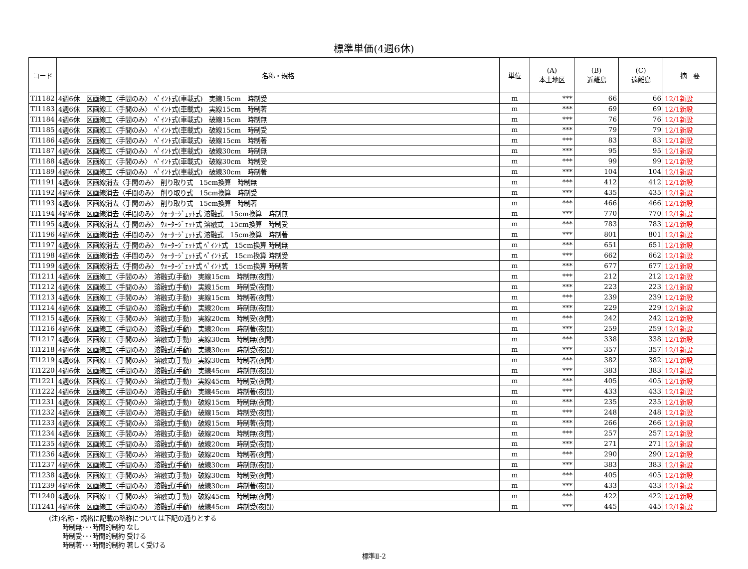標準単価(4週6休)
| コード | 名称・規格 | 単位 | (A) 本土地区 | (B) 近離島 | (C) 遠離島 | 摘 要 |
| --- | --- | --- | --- | --- | --- | --- |
| TI1182 | 4週6休 区画線工〈手間のみ〉 ﾍﾟｲﾝﾄ式(車載式) 実線15cm 時制受 | m | *** | 66 | 66 | 12/1新設 |
| TI1183 | 4週6休 区画線工〈手間のみ〉 ﾍﾟｲﾝﾄ式(車載式) 実線15cm 時制著 | m | *** | 69 | 69 | 12/1新設 |
| TI1184 | 4週6休 区画線工〈手間のみ〉 ﾍﾟｲﾝﾄ式(車載式) 破線15cm 時制無 | m | *** | 76 | 76 | 12/1新設 |
| TI1185 | 4週6休 区画線工〈手間のみ〉 ﾍﾟｲﾝﾄ式(車載式) 破線15cm 時制受 | m | *** | 79 | 79 | 12/1新設 |
| TI1186 | 4週6休 区画線工〈手間のみ〉 ﾍﾟｲﾝﾄ式(車載式) 破線15cm 時制著 | m | *** | 83 | 83 | 12/1新設 |
| TI1187 | 4週6休 区画線工〈手間のみ〉 ﾍﾟｲﾝﾄ式(車載式) 破線30cm 時制無 | m | *** | 95 | 95 | 12/1新設 |
| TI1188 | 4週6休 区画線工〈手間のみ〉 ﾍﾟｲﾝﾄ式(車載式) 破線30cm 時制受 | m | *** | 99 | 99 | 12/1新設 |
| TI1189 | 4週6休 区画線工〈手間のみ〉 ﾍﾟｲﾝﾄ式(車載式) 破線30cm 時制著 | m | *** | 104 | 104 | 12/1新設 |
| TI1191 | 4週6休 区画線消去〈手間のみ〉 削り取り式 15cm換算 時制無 | m | *** | 412 | 412 | 12/1新設 |
| TI1192 | 4週6休 区画線消去〈手間のみ〉 削り取り式 15cm換算 時制受 | m | *** | 435 | 435 | 12/1新設 |
| TI1193 | 4週6休 区画線消去〈手間のみ〉 削り取り式 15cm換算 時制著 | m | *** | 466 | 466 | 12/1新設 |
| TI1194 | 4週6休 区画線消去〈手間のみ〉 ｳｫｰﾀｰｼﾞｪｯﾄ式 溶融式 15cm換算 時制無 | m | *** | 770 | 770 | 12/1新設 |
| TI1195 | 4週6休 区画線消去〈手間のみ〉 ｳｫｰﾀｰｼﾞｪｯﾄ式 溶融式 15cm換算 時制受 | m | *** | 783 | 783 | 12/1新設 |
| TI1196 | 4週6休 区画線消去〈手間のみ〉 ｳｫｰﾀｰｼﾞｪｯﾄ式 溶融式 15cm換算 時制著 | m | *** | 801 | 801 | 12/1新設 |
| TI1197 | 4週6休 区画線消去〈手間のみ〉 ｳｫｰﾀｰｼﾞｪｯﾄ式 ﾍﾟｲﾝﾄ式 15cm換算 時制無 | m | *** | 651 | 651 | 12/1新設 |
| TI1198 | 4週6休 区画線消去〈手間のみ〉 ｳｫｰﾀｰｼﾞｪｯﾄ式 ﾍﾟｲﾝﾄ式 15cm換算 時制受 | m | *** | 662 | 662 | 12/1新設 |
| TI1199 | 4週6休 区画線消去〈手間のみ〉 ｳｫｰﾀｰｼﾞｪｯﾄ式 ﾍﾟｲﾝﾄ式 15cm換算 時制著 | m | *** | 677 | 677 | 12/1新設 |
| TI1211 | 4週6休 区画線工〈手間のみ〉 溶融式(手動) 実線15cm 時制無(夜間) | m | *** | 212 | 212 | 12/1新設 |
| TI1212 | 4週6休 区画線工〈手間のみ〉 溶融式(手動) 実線15cm 時制受(夜間) | m | *** | 223 | 223 | 12/1新設 |
| TI1213 | 4週6休 区画線工〈手間のみ〉 溶融式(手動) 実線15cm 時制著(夜間) | m | *** | 239 | 239 | 12/1新設 |
| TI1214 | 4週6休 区画線工〈手間のみ〉 溶融式(手動) 実線20cm 時制無(夜間) | m | *** | 229 | 229 | 12/1新設 |
| TI1215 | 4週6休 区画線工〈手間のみ〉 溶融式(手動) 実線20cm 時制受(夜間) | m | *** | 242 | 242 | 12/1新設 |
| TI1216 | 4週6休 区画線工〈手間のみ〉 溶融式(手動) 実線20cm 時制著(夜間) | m | *** | 259 | 259 | 12/1新設 |
| TI1217 | 4週6休 区画線工〈手間のみ〉 溶融式(手動) 実線30cm 時制無(夜間) | m | *** | 338 | 338 | 12/1新設 |
| TI1218 | 4週6休 区画線工〈手間のみ〉 溶融式(手動) 実線30cm 時制受(夜間) | m | *** | 357 | 357 | 12/1新設 |
| TI1219 | 4週6休 区画線工〈手間のみ〉 溶融式(手動) 実線30cm 時制著(夜間) | m | *** | 382 | 382 | 12/1新設 |
| TI1220 | 4週6休 区画線工〈手間のみ〉 溶融式(手動) 実線45cm 時制無(夜間) | m | *** | 383 | 383 | 12/1新設 |
| TI1221 | 4週6休 区画線工〈手間のみ〉 溶融式(手動) 実線45cm 時制受(夜間) | m | *** | 405 | 405 | 12/1新設 |
| TI1222 | 4週6休 区画線工〈手間のみ〉 溶融式(手動) 実線45cm 時制著(夜間) | m | *** | 433 | 433 | 12/1新設 |
| TI1231 | 4週6休 区画線工〈手間のみ〉 溶融式(手動) 破線15cm 時制無(夜間) | m | *** | 235 | 235 | 12/1新設 |
| TI1232 | 4週6休 区画線工〈手間のみ〉 溶融式(手動) 破線15cm 時制受(夜間) | m | *** | 248 | 248 | 12/1新設 |
| TI1233 | 4週6休 区画線工〈手間のみ〉 溶融式(手動) 破線15cm 時制著(夜間) | m | *** | 266 | 266 | 12/1新設 |
| TI1234 | 4週6休 区画線工〈手間のみ〉 溶融式(手動) 破線20cm 時制無(夜間) | m | *** | 257 | 257 | 12/1新設 |
| TI1235 | 4週6休 区画線工〈手間のみ〉 溶融式(手動) 破線20cm 時制受(夜間) | m | *** | 271 | 271 | 12/1新設 |
| TI1236 | 4週6休 区画線工〈手間のみ〉 溶融式(手動) 破線20cm 時制著(夜間) | m | *** | 290 | 290 | 12/1新設 |
| TI1237 | 4週6休 区画線工〈手間のみ〉 溶融式(手動) 破線30cm 時制無(夜間) | m | *** | 383 | 383 | 12/1新設 |
| TI1238 | 4週6休 区画線工〈手間のみ〉 溶融式(手動) 破線30cm 時制受(夜間) | m | *** | 405 | 405 | 12/1新設 |
| TI1239 | 4週6休 区画線工〈手間のみ〉 溶融式(手動) 破線30cm 時制著(夜間) | m | *** | 433 | 433 | 12/1新設 |
| TI1240 | 4週6休 区画線工〈手間のみ〉 溶融式(手動) 破線45cm 時制無(夜間) | m | *** | 422 | 422 | 12/1新設 |
| TI1241 | 4週6休 区画線工〈手間のみ〉 溶融式(手動) 破線45cm 時制受(夜間) | m | *** | 445 | 445 | 12/1新設 |
(注)名称・規格に記載の略称については下記の通りとする
  時制無･･･時間的制約 なし
  時制受･･･時間的制約 受ける
  時制著･･･時間的制約 著しく受ける
標準Ⅱ-2